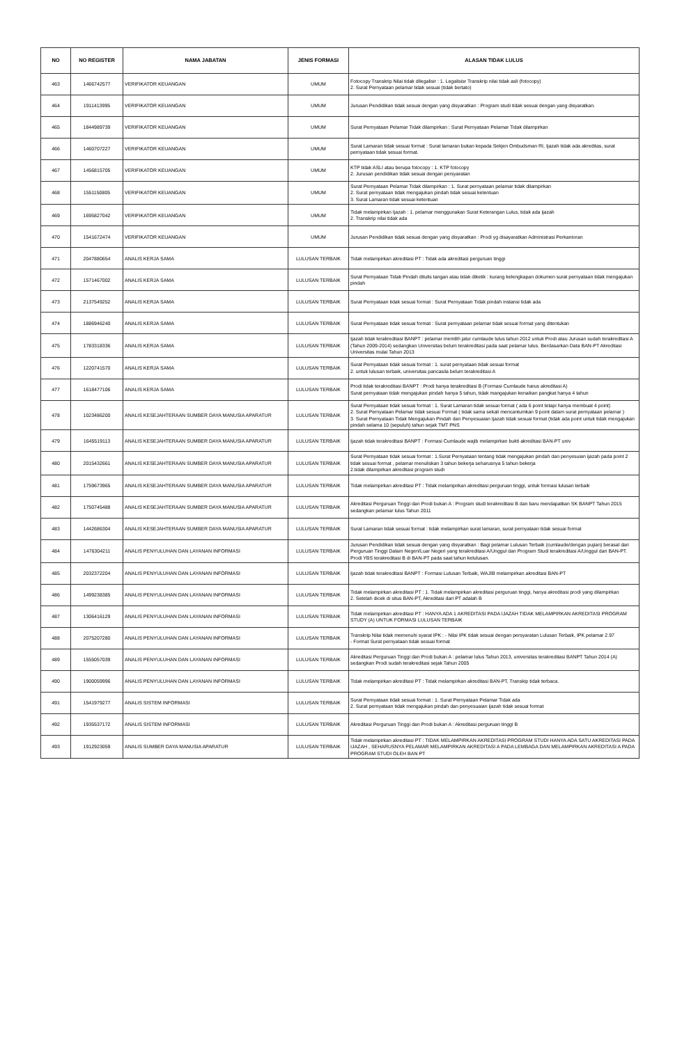| NO | NO REGISTER | NAMA JABATAN | JENIS FORMASI | ALASAN TIDAK LULUS |
| --- | --- | --- | --- | --- |
| 463 | 1466742577 | VERIFIKATOR KEUANGAN | UMUM | Fotocopy Transkrip Nilai tidak dilegalisir : 1. Legalisisr Transkrip nilai tidak asli (fotocopy) 2. Surat Pernyataan pelamar tidak sesuai (tidak bertato) |
| 464 | 1911413995 | VERIFIKATOR KEUANGAN | UMUM | Jurusan Pendidikan tidak sesuai dengan yang disyaratkan : Program studi tidak sesuai dengan yang disyaratkan. |
| 465 | 1844989739 | VERIFIKATOR KEUANGAN | UMUM | Surat Pernyataan Pelamar Tidak dilampirkan : Surat Pernyataan Pelamar Tidak dilampirkan |
| 466 | 1460707227 | VERIFIKATOR KEUANGAN | UMUM | Surat Lamaran tidak sesuai format : Surat lamaran bukan kepada Sekjen Ombudsman RI, Ijazah tidak ada akreditas, surat pernyataan tidak sesuai format. |
| 467 | 1456815705 | VERIFIKATOR KEUANGAN | UMUM | KTP tidak ASLI atau berupa fotocopy : 1. KTP fotocopy 2. Jurusan pendidikan tidak sesuai dengan persyaratan |
| 468 | 1551150805 | VERIFIKATOR KEUANGAN | UMUM | Surat Pernyataan Pelamar Tidak dilampirkan : 1. Surat pernyataan pelamar tidak dilampirkan 2. Surat pernyataan tidak mengajukan pindah tidak sesuai ketentuan 3. Surat Lamaran tidak sesuai ketentuan |
| 469 | 1695827042 | VERIFIKATOR KEUANGAN | UMUM | Tidak melampirkan Ijazah : 1. pelamar menggunakan Surat Keterangan Lulus, tidak ada ijazah 2. Transkrip nilai tidak ada |
| 470 | 1541672474 | VERIFIKATOR KEUANGAN | UMUM | Jurusan Pendidikan tidak sesuai dengan yang disyaratkan : Prodi yg disayaratkan Administrasi Perkantoran |
| 471 | 2047880654 | ANALIS KERJA SAMA | LULUSAN TERBAIK | Tidak melampirkan akreditasi PT : Tidak ada akreditasi perguruan tinggi |
| 472 | 1571467002 | ANALIS KERJA SAMA | LULUSAN TERBAIK | Surat Pernyataan Tidak Pindah ditulis tangan atau tidak diketik : kurang kelengkapan dokumen surat pernyataan tidak mengajukan pindah |
| 473 | 2137549252 | ANALIS KERJA SAMA | LULUSAN TERBAIK | Surat Pernyataan tidak sesuai format : Surat Pernyataan Tidak pindah instansi tidak ada |
| 474 | 1886946240 | ANALIS KERJA SAMA | LULUSAN TERBAIK | Surat Pernyataan tidak sesuai format : Surat pernyataan pelamar tidak sesuai format yang ditentukan |
| 475 | 1783318336 | ANALIS KERJA SAMA | LULUSAN TERBAIK | Ijazah tidak terakreditasi BANPT : pelamar memilih jalur cumlaude lulus tahun 2012 untuk Prodi atau Jurusan sudah terakreditasi A (Tahun 2009-2014) sedangkan Universitas belum terakreditasi pada saat pelamar lulus. Berdasarkan Data BAN-PT Akreditasi Universitas mulai Tahun 2013 |
| 476 | 1220741570 | ANALIS KERJA SAMA | LULUSAN TERBAIK | Surat Pernyataan tidak sesuai format : 1. surat pernyataan tidak sesuai format 2. untuk lulusan terbaik, universitas pancasila belum terakreditasi A |
| 477 | 1618477106 | ANALIS KERJA SAMA | LULUSAN TERBAIK | Prodi tidak terakreditasi BANPT : Prodi hanya terakreditasi B (Formasi Cumlaude harus akreditasi A) Surat pernyataan tidak mengajukan pindah hanya 5 tahun, tidak mangajukan kenaikan pangkat hanya 4 tahun |
| 478 | 1023486200 | ANALIS KESEJAHTERAAN SUMBER DAYA MANUSIA APARATUR | LULUSAN TERBAIK | Surat Pernyataan tidak sesuai format : 1. Surat Lamaran tidak sesuai format ( ada 6 point tetapi hanya membuat 4 point) 2. Surat Pernyataan Pelamar tidak sesuai Format ( tidak sama sekali mencantumkan 9 point dalam surat pernyataan pelamar ) 3. Surat Pernyataan Tidak Mengajukan Pindah dan Penyesuaian Ijazah tidak sesuai format (tidak ada point untuk tidak mengajukan pindah selama 10 (sepuluh) tahun sejak TMT PNS |
| 479 | 1645519113 | ANALIS KESEJAHTERAAN SUMBER DAYA MANUSIA APARATUR | LULUSAN TERBAIK | Ijazah tidak terakreditasi BANPT : Formasi Cumlaude wajib melampirkan bukti akreditasi BAN-PT univ |
| 480 | 2015432661 | ANALIS KESEJAHTERAAN SUMBER DAYA MANUSIA APARATUR | LULUSAN TERBAIK | Surat Pernyataan tidak sesuai format : 1.Surat Pernyataan tentang tidak mengajukan pindah dan penyesuian ijazah pada point 2 tidak sesuai format , pelamar menuliskan 3 tahun bekerja seharusnya 5 tahun bekerja 2.tidak dilampirkan akreditasi program studi |
| 481 | 1759673965 | ANALIS KESEJAHTERAAN SUMBER DAYA MANUSIA APARATUR | LULUSAN TERBAIK | Tidak melampirkan akreditasi PT : Tidak melampirkan akreditasi perguruan tinggi, untuk formasi lulusan terbaik |
| 482 | 1750745488 | ANALIS KESEJAHTERAAN SUMBER DAYA MANUSIA APARATUR | LULUSAN TERBAIK | Akreditasi Perguruan Tinggi dan Prodi bukan A : Program studi terakreditasi B dan baru mendapatkan SK BANPT Tahun 2015 sedangkan pelamar lulus Tahun 2011 |
| 483 | 1442686304 | ANALIS KESEJAHTERAAN SUMBER DAYA MANUSIA APARATUR | LULUSAN TERBAIK | Surat Lamaran tidak sesuai format : tidak melampirkan surat lamaran, surat pernyataan tidak sesuai format |
| 484 | 1476304211 | ANALIS PENYULUHAN DAN LAYANAN INFORMASI | LULUSAN TERBAIK | Jurusan Pendidikan tidak sesuai dengan yang disyaratkan : Bagi pelamar Lulusan Terbaik (cumlaude/dengan pujian) berasal dari Perguruan Tinggi Dalam Negeri/Luar Negeri yang terakreditasi A/Unggul dan Program Studi terakreditasi A/Unggul dari BAN-PT. Prodi YBS terakreditasi B di BAN-PT pada saat tahun kelulusan. |
| 485 | 2032372204 | ANALIS PENYULUHAN DAN LAYANAN INFORMASI | LULUSAN TERBAIK | Ijazah tidak terakreditasi BANPT : Formasi Lulusan Terbaik, WAJIB melampirkan akreditasi BAN-PT |
| 486 | 1499238385 | ANALIS PENYULUHAN DAN LAYANAN INFORMASI | LULUSAN TERBAIK | Tidak melampirkan akreditasi PT : 1. Tidak melampirkan akreditasi perguruan tinggi, hanya akreditasi prodi yang dilampirkan 2. Setelah dicek di situs BAN-PT, Akreditasi dari PT adalah B |
| 487 | 1306416129 | ANALIS PENYULUHAN DAN LAYANAN INFORMASI | LULUSAN TERBAIK | Tidak melampirkan akreditasi PT : HANYA ADA 1 AKREDITASI PADA IJAZAH TIDAK MELAMPIRKAN AKREDITASI PROGRAM STUDY (A) UNTUK FORMASI LULUSAN TERBAIK |
| 488 | 2075207280 | ANALIS PENYULUHAN DAN LAYANAN INFORMASI | LULUSAN TERBAIK | Transkrip Nilai tidak memenuhi syarat IPK : - Nilai IPK tidak sesuai dengan persyaratan Lulusan Terbaik, IPK pelamar 2.97 - Format Surat pernyataan tidak sesuai format |
| 489 | 1555057039 | ANALIS PENYULUHAN DAN LAYANAN INFORMASI | LULUSAN TERBAIK | Akreditasi Perguruan Tinggi dan Prodi bukan A : pelamar lulus Tahun 2013, universitas terakreditasi BANPT Tahun 2014 (A) sedangkan Prodi sudah terakreditasi sejak Tahun 2005 |
| 490 | 1900059996 | ANALIS PENYULUHAN DAN LAYANAN INFORMASI | LULUSAN TERBAIK | Tidak melampirkan akreditasi PT : Tidak melampirkan akreditasi BAN-PT, Transkip tidak terbaca. |
| 491 | 1541979277 | ANALIS SISTEM INFORMASI | LULUSAN TERBAIK | Surat Pernyataan tidak sesuai format : 1. Surat Pernyataan Pelamar Tidak ada 2. Surat pernyataan tidak mengajukan pindah dan penyesuaian ijazah tidak sesuai format |
| 492 | 1935537172 | ANALIS SISTEM INFORMASI | LULUSAN TERBAIK | Akreditasi Perguruan Tinggi dan Prodi bukan A : Akreditasi perguruan tinggi B |
| 493 | 1912923059 | ANALIS SUMBER DAYA MANUSIA APARATUR | LULUSAN TERBAIK | Tidak melampirkan akreditasi PT : TIDAK MELAMPIRKAN AKREDITASI PROGRAM STUDI HANYA ADA SATU AKREDITASI PADA IJAZAH , SEHARUSNYA PELAMAR MELAMPIRKAN AKREDITASI A PADA LEMBAGA DAN MELAMPIRKAN AKREDITASI A PADA PROGRAM STUDI OLEH BAN PT |